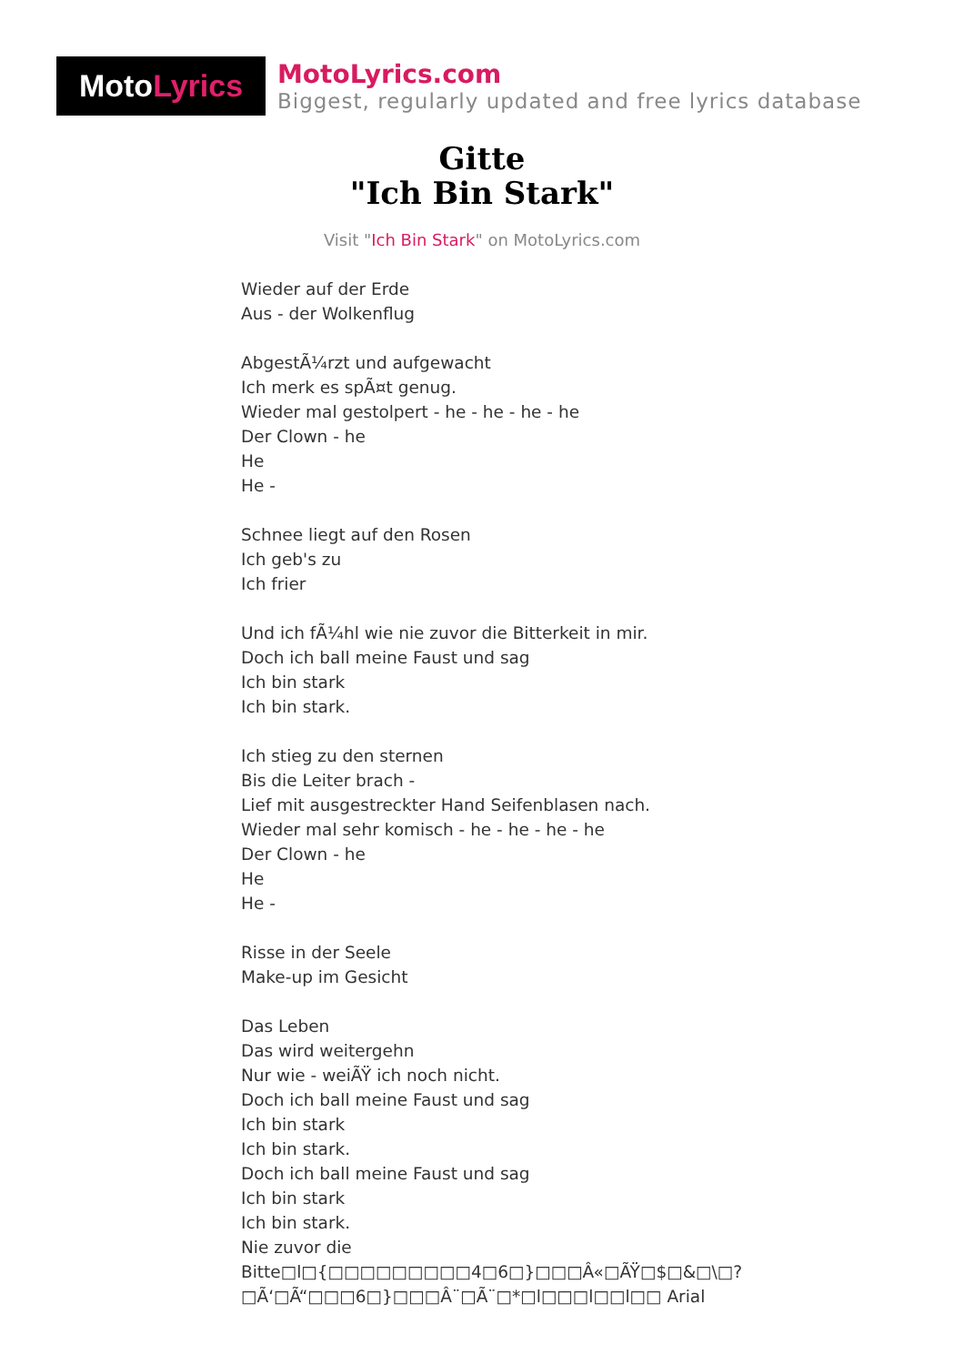Moto Lyrics
MotoLyrics.com
Biggest, regularly updated and free lyrics database
Gitte
"Ich Bin Stark"
Visit "Ich Bin Stark" on MotoLyrics.com
Wieder auf der Erde
Aus - der Wolkenflug
AbgestÃ¼rzt und aufgewacht
Ich merk es spÃ¤t genug.
Wieder mal gestolpert - he - he - he - he
Der Clown - he
He
He -
Schnee liegt auf den Rosen
Ich geb's zu
Ich frier
Und ich fÃ¼hl wie nie zuvor die Bitterkeit in mir.
Doch ich ball meine Faust und sag
Ich bin stark
Ich bin stark.
Ich stieg zu den sternen
Bis die Leiter brach -
Lief mit ausgestreckter Hand Seifenblasen nach.
Wieder mal sehr komisch - he - he - he - he
Der Clown - he
He
He -
Risse in der Seele
Make-up im Gesicht
Das Leben
Das wird weitergehn
Nur wie - weiÃŸ ich noch nicht.
Doch ich ball meine Faust und sag
Ich bin stark
Ich bin stark.
Doch ich ball meine Faust und sag
Ich bin stark
Ich bin stark.
Nie zuvor die
Bitte□l□{□□□□□□□□□4□6□}□□□Â«□ÃŸ□$□&□\□?
□Ã‘□Ã“□□□6□}□□□Â¨□Ã¨□*□l□□□l□□l□□ Arial